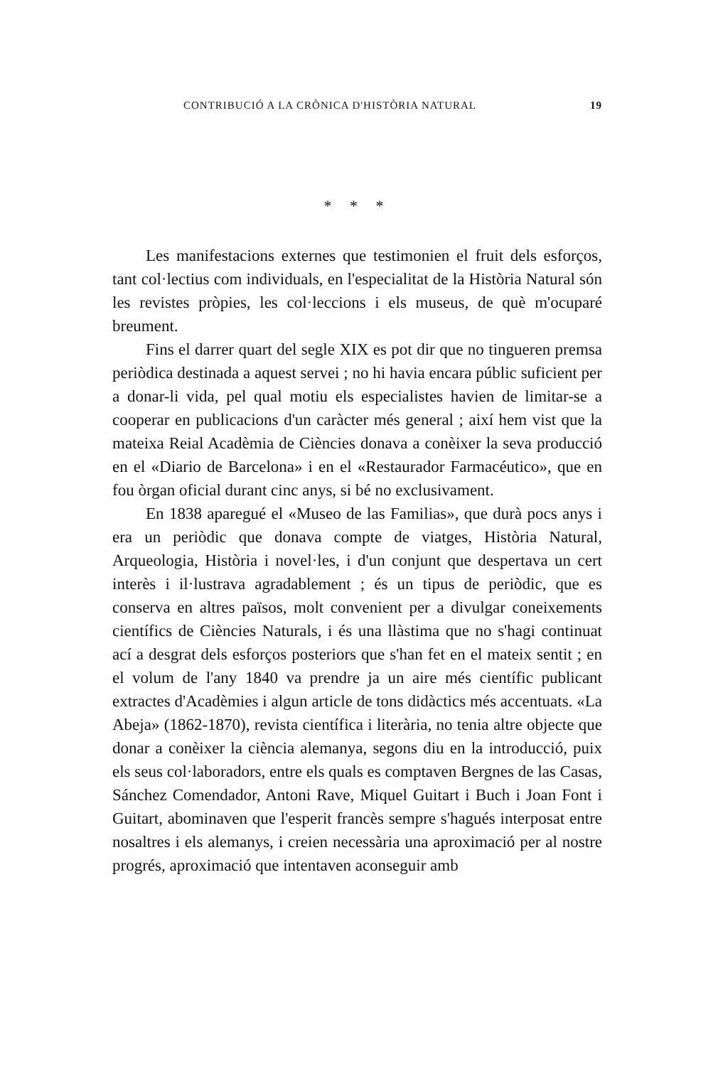CONTRIBUCIÓ A LA CRÒNICA D'HISTÒRIA NATURAL 19
* * *
Les manifestacions externes que testimonien el fruit dels esforços, tant col·lectius com individuals, en l'especialitat de la Història Natural són les revistes pròpies, les col·leccions i els museus, de què m'ocuparé breument.
Fins el darrer quart del segle XIX es pot dir que no tingueren premsa periòdica destinada a aquest servei ; no hi havia encara públic suficient per a donar-li vida, pel qual motiu els especialistes havien de limitar-se a cooperar en publicacions d'un caràcter més general ; així hem vist que la mateixa Reial Acadèmia de Ciències donava a conèixer la seva producció en el «Diario de Barcelona» i en el «Restaurador Farmacéutico», que en fou òrgan oficial durant cinc anys, si bé no exclusivament.
En 1838 aparegué el «Museo de las Familias», que durà pocs anys i era un periòdic que donava compte de viatges, Història Natural, Arqueologia, Història i novel·les, i d'un conjunt que despertava un cert interès i il·lustrava agradablement ; és un tipus de periòdic, que es conserva en altres països, molt convenient per a divulgar coneixements científics de Ciències Naturals, i és una llàstima que no s'hagi continuat ací a desgrat dels esforços posteriors que s'han fet en el mateix sentit ; en el volum de l'any 1840 va prendre ja un aire més científic publicant extractes d'Acadèmies i algun article de tons didàctics més accentuats. «La Abeja» (1862-1870), revista científica i literària, no tenia altre objecte que donar a conèixer la ciència alemanya, segons diu en la introducció, puix els seus col·laboradors, entre els quals es comptaven Bergnes de las Casas, Sánchez Comendador, Antoni Rave, Miquel Guitart i Buch i Joan Font i Guitart, abominaven que l'esperit francès sempre s'hagués interposat entre nosaltres i els alemanys, i creien necessària una aproximació per al nostre progrés, aproximació que intentaven aconseguir amb